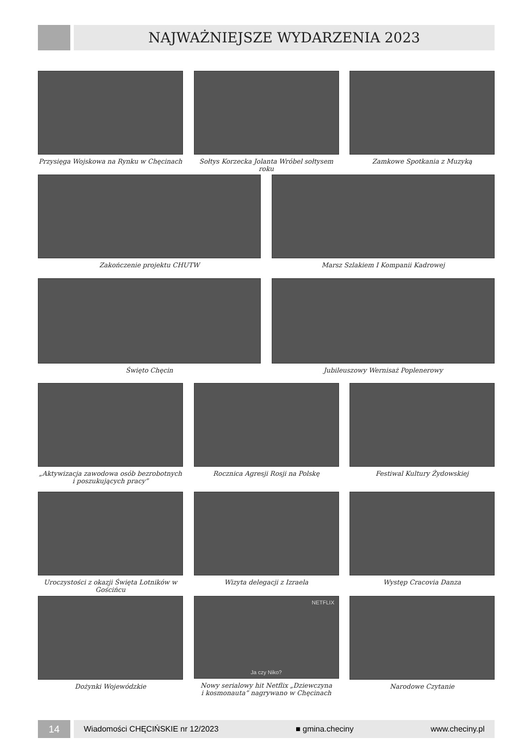NAJWAŻNIEJSZE WYDARZENIA 2023
Przysięga Wojskowa na Rynku w Chęcinach
Sołtys Korzecka Jolanta Wróbel sołtysem roku
Zamkowe Spotkania z Muzyką
Zakończenie projektu CHUTW Marsz Szlakiem I Kompanii Kadrowej
Święto Chęcin Jubileuszowy Wernisaż Poplenerowy
„Aktywizacja zawodowa osób bezrobotnych
i poszukujących pracy”
Rocznica Agresji Rosji na Polskę Festiwal Kultury Żydowskiej
Uroczystości z okazji Święta Lotników w Gościńcu
Wizyta delegacji z Izraela Występ Cracovia Danza
Dożynki Wojewódzkie
NETFLIX
Ja czy Niko?
Nowy serialowy hit Netflix „Dziewczyna
i kosmonauta” nagrywano w Chęcinach
Narodowe Czytanie
14
Wiadomości CHĘCIŃSKIE nr 12/2023 ■ gmina.checiny www.checiny.pl